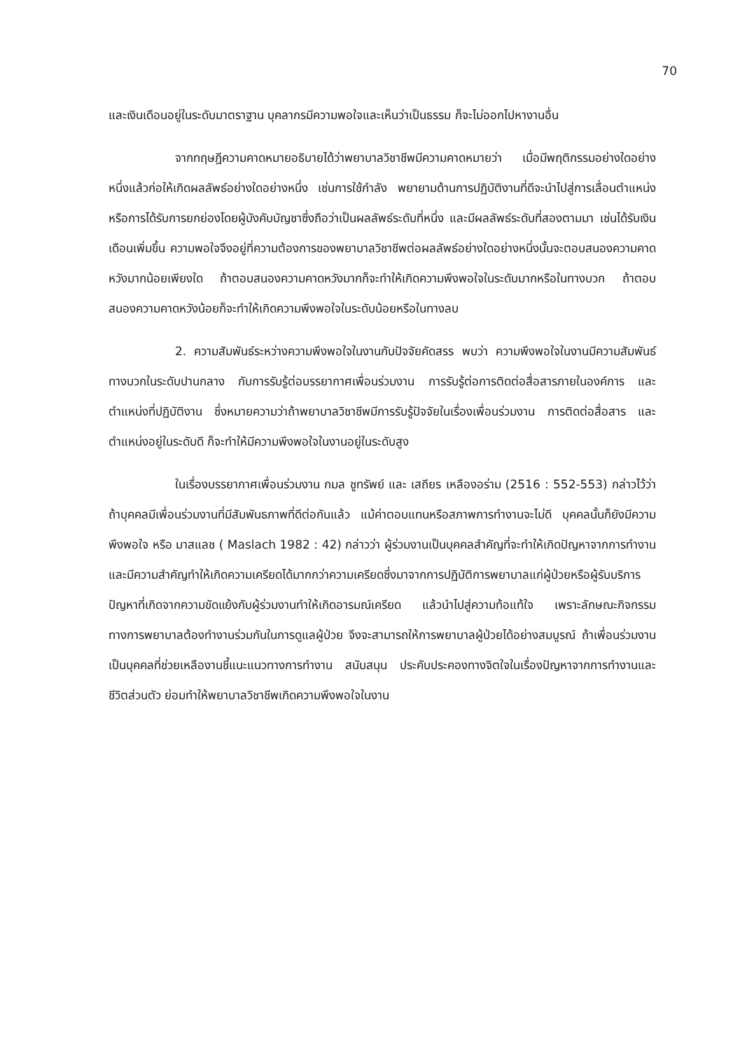70
และเงินเดือนอยู่ในระดับมาตราฐาน บุคลากรมีความพอใจและเห็นว่าเป็นธรรม ก็จะไม่ออกไปหางานอื่น
จากทฤษฎีความคาดหมายอธิบายได้ว่าพยาบาลวิชาชีพมีความคาดหมายว่า เมื่อมีพฤติกรรมอย่างใดอย่างหนึ่งแล้วก่อให้เกิดผลลัพธ์อย่างใดอย่างหนึ่ง เช่นการใช้กำลัง พยายามด้านการปฏิบัติงานที่ดีจะนำไปสู่การเลื่อนตำแหน่งหรือการได้รับการยกย่องโดยผู้บังคับบัญชาซึ่งถือว่าเป็นผลลัพธ์ระดับที่หนึ่ง และมีผลลัพธ์ระดับที่สองตามมา เช่นได้รับเงินเดือนเพิ่มขึ้น ความพอใจจึงอยู่ที่ความต้องการของพยาบาลวิชาชีพต่อผลลัพธ์อย่างใดอย่างหนึ่งนั้นจะตอบสนองความคาดหวังมากน้อยเพียงใด ถ้าตอบสนองความคาดหวังมากก็จะทำให้เกิดความพึงพอใจในระดับมากหรือในทางบวก ถ้าตอบสนองความคาดหวังน้อยก็จะทำให้เกิดความพึงพอใจในระดับน้อยหรือในทางลบ
2. ความสัมพันธ์ระหว่างความพึงพอใจในงานกับปัจจัยคัดสรร พบว่า ความพึงพอใจในงานมีความสัมพันธ์ทางบวกในระดับปานกลาง กับการรับรู้ต่อบรรยากาศเพื่อนร่วมงาน การรับรู้ต่อการติดต่อสื่อสารภายในองค์การ และตำแหน่งที่ปฏิบัติงาน ซึ่งหมายความว่าถ้าพยาบาลวิชาชีพมีการรับรู้ปัจจัยในเรื่องเพื่อนร่วมงาน การติดต่อสื่อสาร และตำแหน่งอยู่ในระดับดี ก็จะทำให้มีความพึงพอใจในงานอยู่ในระดับสูง
ในเรื่องบรรยากาศเพื่อนร่วมงาน กมล ชูทรัพย์ และ เสถียร เหลืองอร่าม (2516 : 552-553) กล่าวไว้ว่าถ้าบุคคลมีเพื่อนร่วมงานที่มีสัมพันธภาพที่ดีต่อกันแล้ว แม้ค่าตอบแทนหรือสภาพการทำงานจะไม่ดี บุคคลนั้นก็ยังมีความพึงพอใจ หรือ มาสแลช ( Maslach 1982 : 42) กล่าวว่า ผู้ร่วมงานเป็นบุคคลสำคัญที่จะทำให้เกิดปัญหาจากการทำงาน และมีความสำคัญทำให้เกิดความเครียดได้มากกว่าความเครียดซึ่งมาจากการปฏิบัติการพยาบาลแก่ผู้ป่วยหรือผู้รับบริการ ปัญหาที่เกิดจากความขัดแย้งกับผู้ร่วมงานทำให้เกิดอารมณ์เครียด แล้วนำไปสู่ความท้อแท้ใจ เพราะลักษณะกิจกรรมทางการพยาบาลต้องทำงานร่วมกันในการดูแลผู้ป่วย จึงจะสามารถให้การพยาบาลผู้ป่วยได้อย่างสมบูรณ์ ถ้าเพื่อนร่วมงานเป็นบุคคลที่ช่วยเหลืองานชี้แนะแนวทางการทำงาน สนับสนุน ประคับประคองทางจิตใจในเรื่องปัญหาจากการทำงานและชีวิตส่วนตัว ย่อมทำให้พยาบาลวิชาชีพเกิดความพึงพอใจในงาน